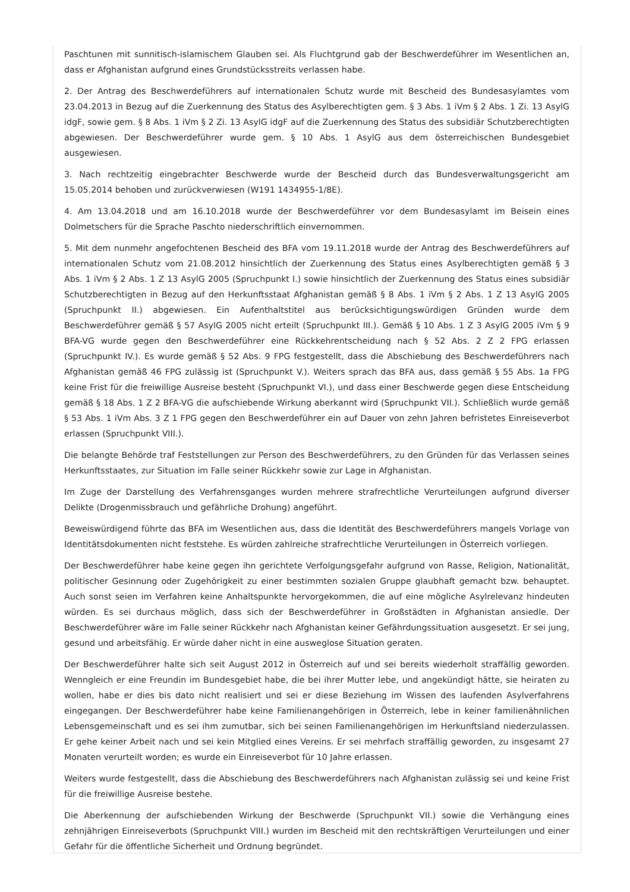Paschtunen mit sunnitisch-islamischem Glauben sei. Als Fluchtgrund gab der Beschwerdeführer im Wesentlichen an, dass er Afghanistan aufgrund eines Grundstücksstreits verlassen habe.
2. Der Antrag des Beschwerdeführers auf internationalen Schutz wurde mit Bescheid des Bundesasylamtes vom 23.04.2013 in Bezug auf die Zuerkennung des Status des Asylberechtigten gem. § 3 Abs. 1 iVm § 2 Abs. 1 Zi. 13 AsylG idgF, sowie gem. § 8 Abs. 1 iVm § 2 Zi. 13 AsylG idgF auf die Zuerkennung des Status des subsidiär Schutzberechtigten abgewiesen. Der Beschwerdeführer wurde gem. § 10 Abs. 1 AsylG aus dem österreichischen Bundesgebiet ausgewiesen.
3. Nach rechtzeitig eingebrachter Beschwerde wurde der Bescheid durch das Bundesverwaltungsgericht am 15.05.2014 behoben und zurückverwiesen (W191 1434955-1/8E).
4. Am 13.04.2018 und am 16.10.2018 wurde der Beschwerdeführer vor dem Bundesasylamt im Beisein eines Dolmetschers für die Sprache Paschto niederschriftlich einvernommen.
5. Mit dem nunmehr angefochtenen Bescheid des BFA vom 19.11.2018 wurde der Antrag des Beschwerdeführers auf internationalen Schutz vom 21.08.2012 hinsichtlich der Zuerkennung des Status eines Asylberechtigten gemäß § 3 Abs. 1 iVm § 2 Abs. 1 Z 13 AsylG 2005 (Spruchpunkt I.) sowie hinsichtlich der Zuerkennung des Status eines subsidiär Schutzberechtigten in Bezug auf den Herkunftsstaat Afghanistan gemäß § 8 Abs. 1 iVm § 2 Abs. 1 Z 13 AsylG 2005 (Spruchpunkt II.) abgewiesen. Ein Aufenthaltstitel aus berücksichtigungswürdigen Gründen wurde dem Beschwerdeführer gemäß § 57 AsylG 2005 nicht erteilt (Spruchpunkt III.). Gemäß § 10 Abs. 1 Z 3 AsylG 2005 iVm § 9 BFA-VG wurde gegen den Beschwerdeführer eine Rückkehrentscheidung nach § 52 Abs. 2 Z 2 FPG erlassen (Spruchpunkt IV.). Es wurde gemäß § 52 Abs. 9 FPG festgestellt, dass die Abschiebung des Beschwerdeführers nach Afghanistan gemäß 46 FPG zulässig ist (Spruchpunkt V.). Weiters sprach das BFA aus, dass gemäß § 55 Abs. 1a FPG keine Frist für die freiwillige Ausreise besteht (Spruchpunkt VI.), und dass einer Beschwerde gegen diese Entscheidung gemäß § 18 Abs. 1 Z 2 BFA-VG die aufschiebende Wirkung aberkannt wird (Spruchpunkt VII.). Schließlich wurde gemäß § 53 Abs. 1 iVm Abs. 3 Z 1 FPG gegen den Beschwerdeführer ein auf Dauer von zehn Jahren befristetes Einreiseverbot erlassen (Spruchpunkt VIII.).
Die belangte Behörde traf Feststellungen zur Person des Beschwerdeführers, zu den Gründen für das Verlassen seines Herkunftsstaates, zur Situation im Falle seiner Rückkehr sowie zur Lage in Afghanistan.
Im Zuge der Darstellung des Verfahrensganges wurden mehrere strafrechtliche Verurteilungen aufgrund diverser Delikte (Drogenmissbrauch und gefährliche Drohung) angeführt.
Beweiswürdigend führte das BFA im Wesentlichen aus, dass die Identität des Beschwerdeführers mangels Vorlage von Identitätsdokumenten nicht feststehe. Es würden zahlreiche strafrechtliche Verurteilungen in Österreich vorliegen.
Der Beschwerdeführer habe keine gegen ihn gerichtete Verfolgungsgefahr aufgrund von Rasse, Religion, Nationalität, politischer Gesinnung oder Zugehörigkeit zu einer bestimmten sozialen Gruppe glaubhaft gemacht bzw. behauptet. Auch sonst seien im Verfahren keine Anhaltspunkte hervorgekommen, die auf eine mögliche Asylrelevanz hindeuten würden. Es sei durchaus möglich, dass sich der Beschwerdeführer in Großstädten in Afghanistan ansiedle. Der Beschwerdeführer wäre im Falle seiner Rückkehr nach Afghanistan keiner Gefährdungssituation ausgesetzt. Er sei jung, gesund und arbeitsfähig. Er würde daher nicht in eine ausweglose Situation geraten.
Der Beschwerdeführer halte sich seit August 2012 in Österreich auf und sei bereits wiederholt straffällig geworden. Wenngleich er eine Freundin im Bundesgebiet habe, die bei ihrer Mutter lebe, und angekündigt hätte, sie heiraten zu wollen, habe er dies bis dato nicht realisiert und sei er diese Beziehung im Wissen des laufenden Asylverfahrens eingegangen. Der Beschwerdeführer habe keine Familienangehörigen in Österreich, lebe in keiner familienähnlichen Lebensgemeinschaft und es sei ihm zumutbar, sich bei seinen Familienangehörigen im Herkunftsland niederzulassen. Er gehe keiner Arbeit nach und sei kein Mitglied eines Vereins. Er sei mehrfach straffällig geworden, zu insgesamt 27 Monaten verurteilt worden; es wurde ein Einreiseverbot für 10 Jahre erlassen.
Weiters wurde festgestellt, dass die Abschiebung des Beschwerdeführers nach Afghanistan zulässig sei und keine Frist für die freiwillige Ausreise bestehe.
Die Aberkennung der aufschiebenden Wirkung der Beschwerde (Spruchpunkt VII.) sowie die Verhängung eines zehnjährigen Einreiseverbots (Spruchpunkt VIII.) wurden im Bescheid mit den rechtskräftigen Verurteilungen und einer Gefahr für die öffentliche Sicherheit und Ordnung begründet.